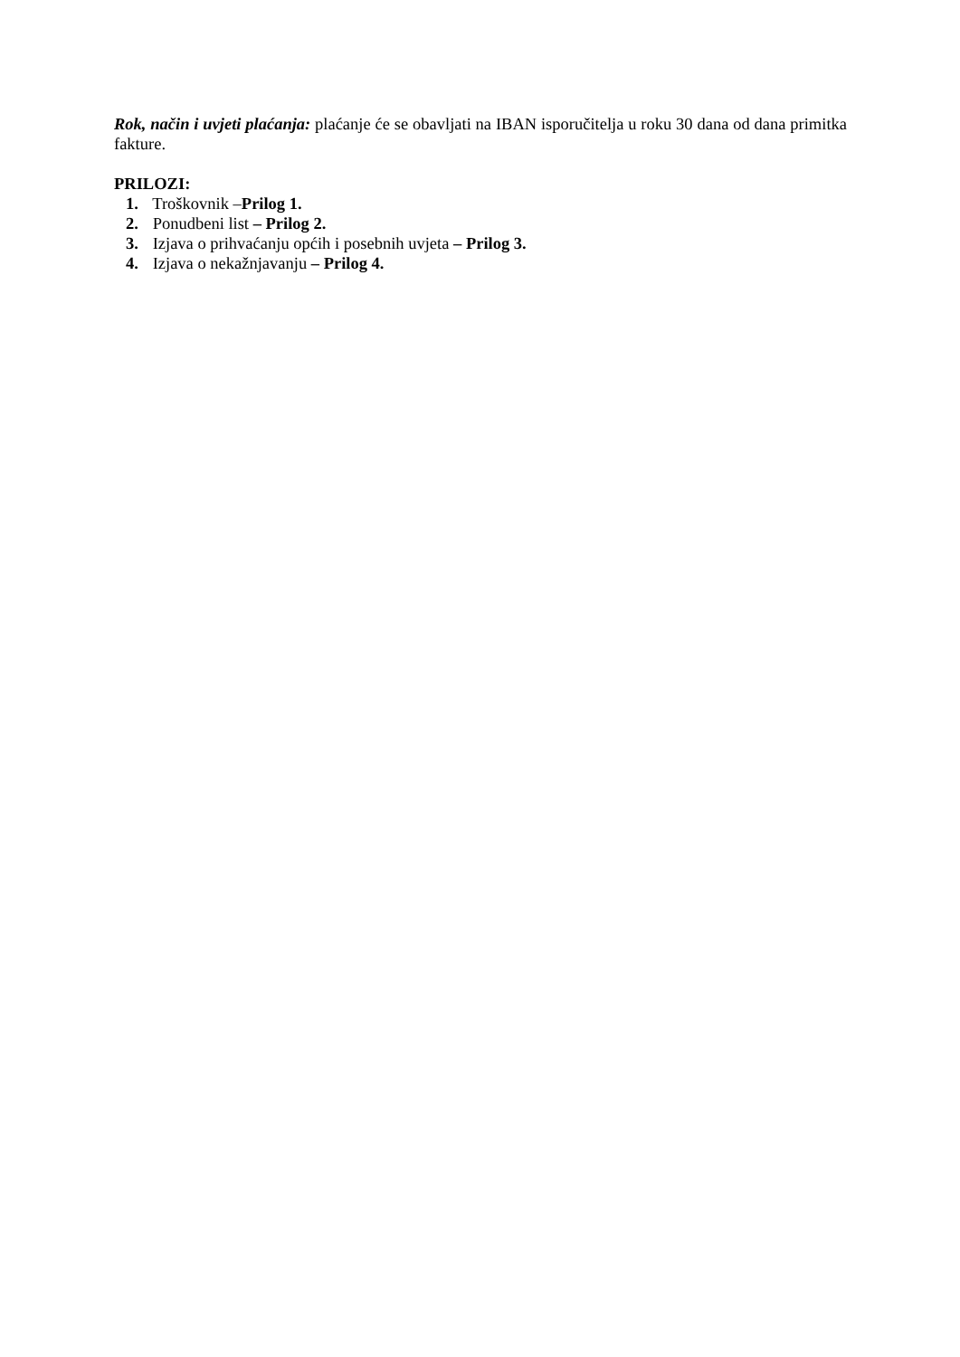Rok, način i uvjeti plaćanja: plaćanje će se obavljati na IBAN isporučitelja u roku 30 dana od dana primitka fakture.
PRILOZI:
1. Troškovnik –Prilog 1.
2. Ponudbeni list – Prilog 2.
3. Izjava o prihvaćanju općih i posebnih uvjeta – Prilog 3.
4. Izjava o nekažnjavanju – Prilog 4.